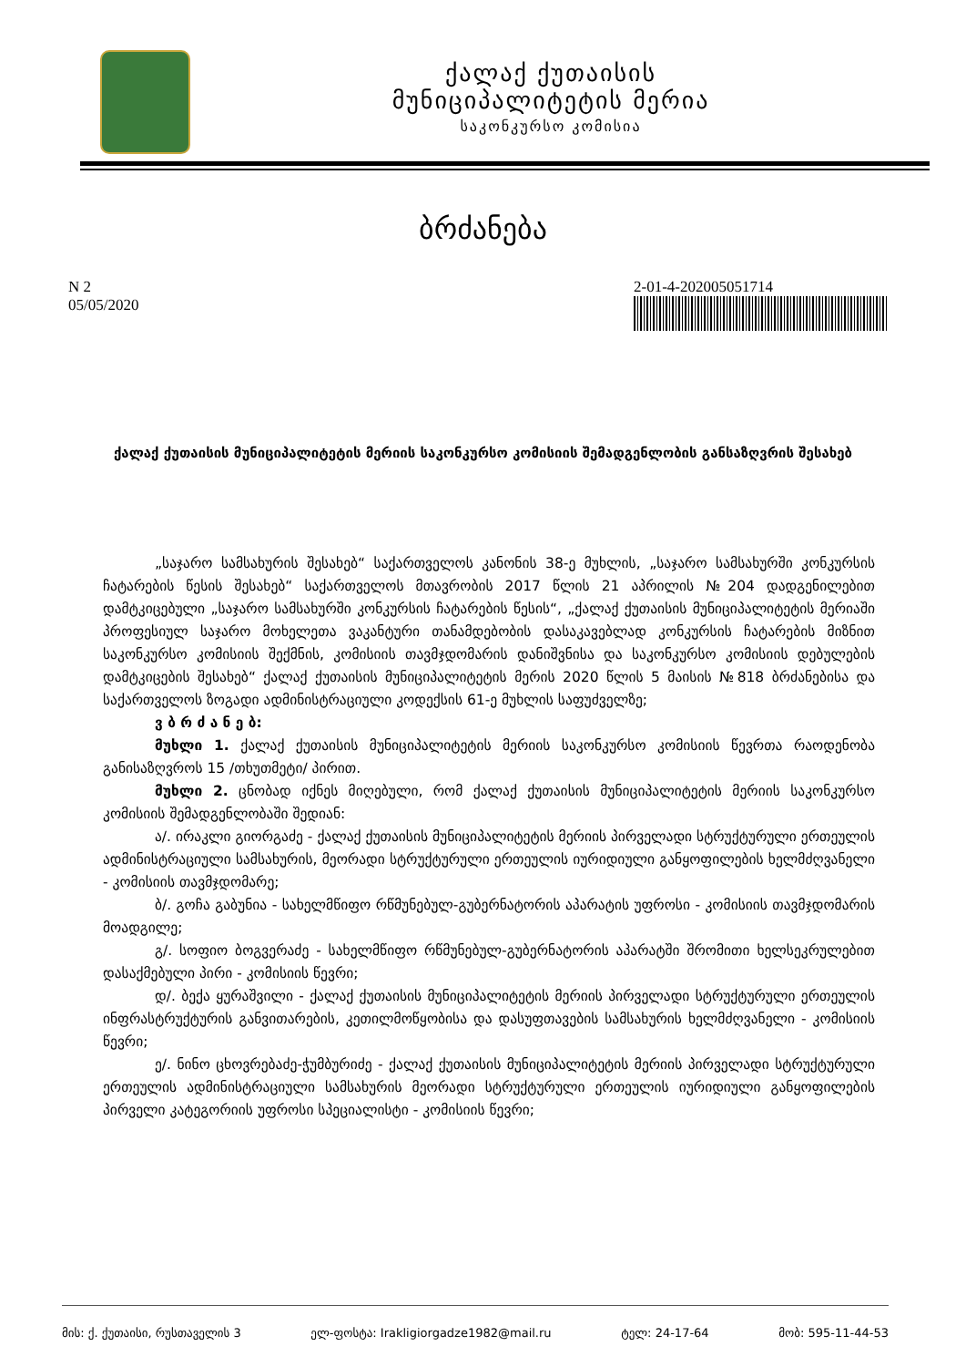ქალაქ ქუთაისის
მუნიციპალიტეტის მერია
საკონკურსო კომისია
ბრძანება
N 2
05/05/2020
2-01-4-202005051714
ქალაქ ქუთაისის მუნიციპალიტეტის მერიის საკონკურსო კომისიის შემადგენლობის განსაზღვრის შესახებ
„საჯარო სამსახურის შესახებ“ საქართველოს კანონის 38-ე მუხლის, „საჯარო სამსახურში კონკურსის ჩატარების წესის შესახებ“ საქართველოს მთავრობის 2017 წლის 21 აპრილის №204 დადგენილებით დამტკიცებული „საჯარო სამსახურში კონკურსის ჩატარების წესის“, „ქალაქ ქუთაისის მუნიციპალიტეტის მერიაში პროფესიულ საჯარო მოხელეთა ვაკანტური თანამდებობის დასაკავებლად კონკურსის ჩატარების მიზნით საკონკურსო კომისიის შექმნის, კომისიის თავმჯდომარის დანიშვნისა და საკონკურსო კომისიის დებულების დამტკიცების შესახებ“ ქალაქ ქუთაისის მუნიციპალიტეტის მერის 2020 წლის 5 მაისის №818 ბრძანებისა და საქართველოს ზოგადი ადმინისტრაციული კოდექსის 61-ე მუხლის საფუძველზე;
ვ ბ რ ძ ა ნ ე ბ:
მუხლი 1. ქალაქ ქუთაისის მუნიციპალიტეტის მერიის საკონკურსო კომისიის წევრთა რაოდენობა განისაზღვროს 15 /თხუთმეტი/ პირით.
მუხლი 2. ცნობად იქნეს მიღებული, რომ ქალაქ ქუთაისის მუნიციპალიტეტის მერიის საკონკურსო კომისიის შემადგენლობაში შედიან:
ა/. ირაკლი გიორგაძე - ქალაქ ქუთაისის მუნიციპალიტეტის მერიის პირველადი სტრუქტურული ერთეულის ადმინისტრაციული სამსახურის, მეორადი სტრუქტურული ერთეულის იურიდიული განყოფილების ხელმძღვანელი - კომისიის თავმჯდომარე;
ბ/. გოჩა გაბუნია - სახელმწიფო რწმუნებულ-გუბერნატორის აპარატის უფროსი - კომისიის თავმჯდომარის მოადგილე;
გ/. სოფიო ბოგვერაძე - სახელმწიფო რწმუნებულ-გუბერნატორის აპარატში შრომითი ხელსეკრულებით დასაქმებული პირი - კომისიის წევრი;
დ/. ბექა ყურაშვილი - ქალაქ ქუთაისის მუნიციპალიტეტის მერიის პირველადი სტრუქტურული ერთეულის ინფრასტრუქტურის განვითარების, კეთილმოწყობისა და დასუფთავების სამსახურის ხელმძღვანელი - კომისიის წევრი;
ე/. ნინო ცხოვრებაძე-ჭუმბურიძე - ქალაქ ქუთაისის მუნიციპალიტეტის მერიის პირველადი სტრუქტურული ერთეულის ადმინისტრაციული სამსახურის მეორადი სტრუქტურული ერთეულის იურიდიული განყოფილების პირველი კატეგორიის უფროსი სპეციალისტი - კომისიის წევრი;
მის: ქ. ქუთაისი, რუსთაველის 3 ელ-ფოსტა: Irakligiorgadze1982@mail.ru ტელ: 24-17-64 მობ: 595-11-44-53